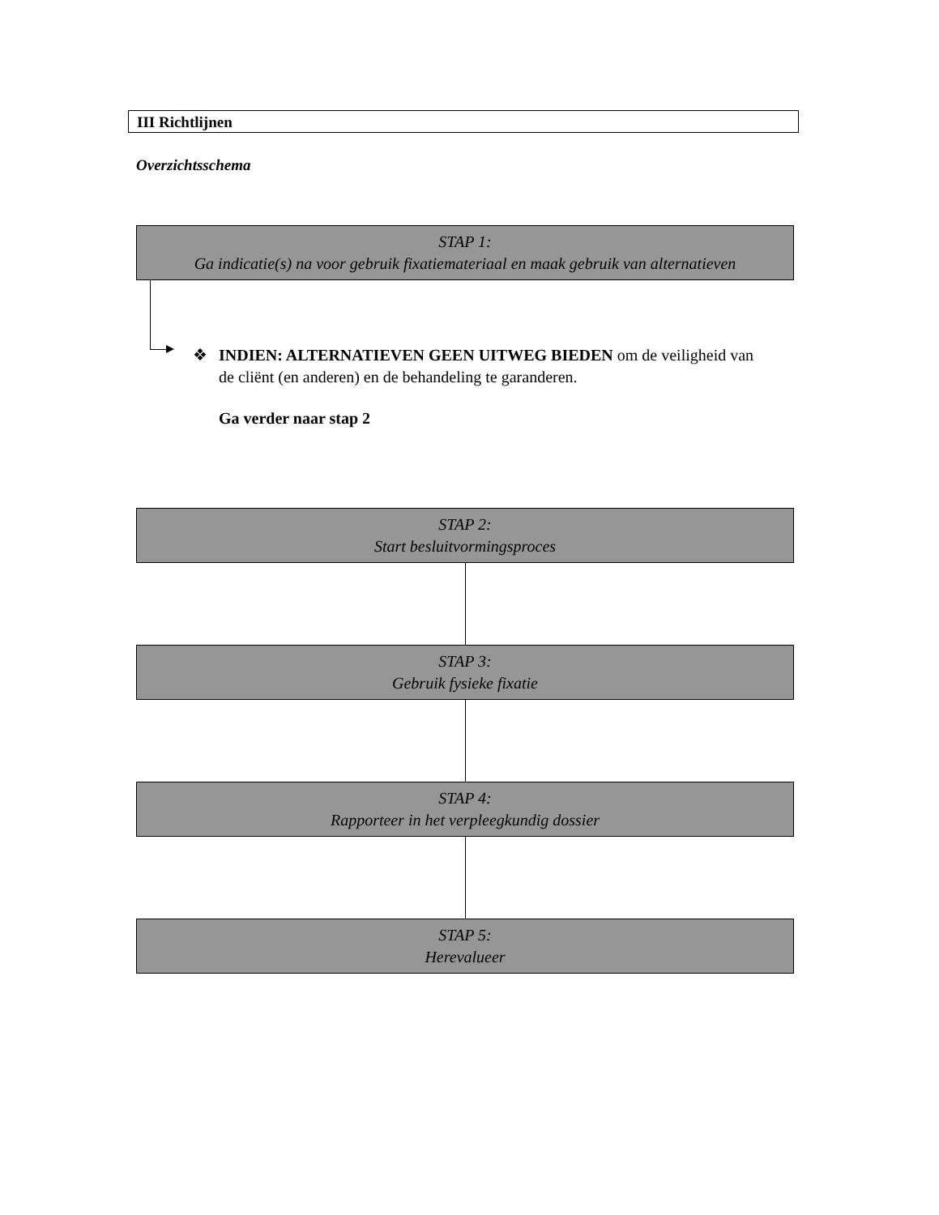III Richtlijnen
Overzichtsschema
STAP 1:
Ga indicatie(s) na voor gebruik fixatiemateriaal en maak gebruik van alternatieven
❖ INDIEN: ALTERNATIEVEN GEEN UITWEG BIEDEN om de veiligheid van de cliënt (en anderen) en de behandeling te garanderen.
Ga verder naar stap 2
STAP 2:
Start besluitvormingsproces
STAP 3:
Gebruik fysieke fixatie
STAP 4:
Rapporteer in het verpleegkundig dossier
STAP 5:
Herevalueer